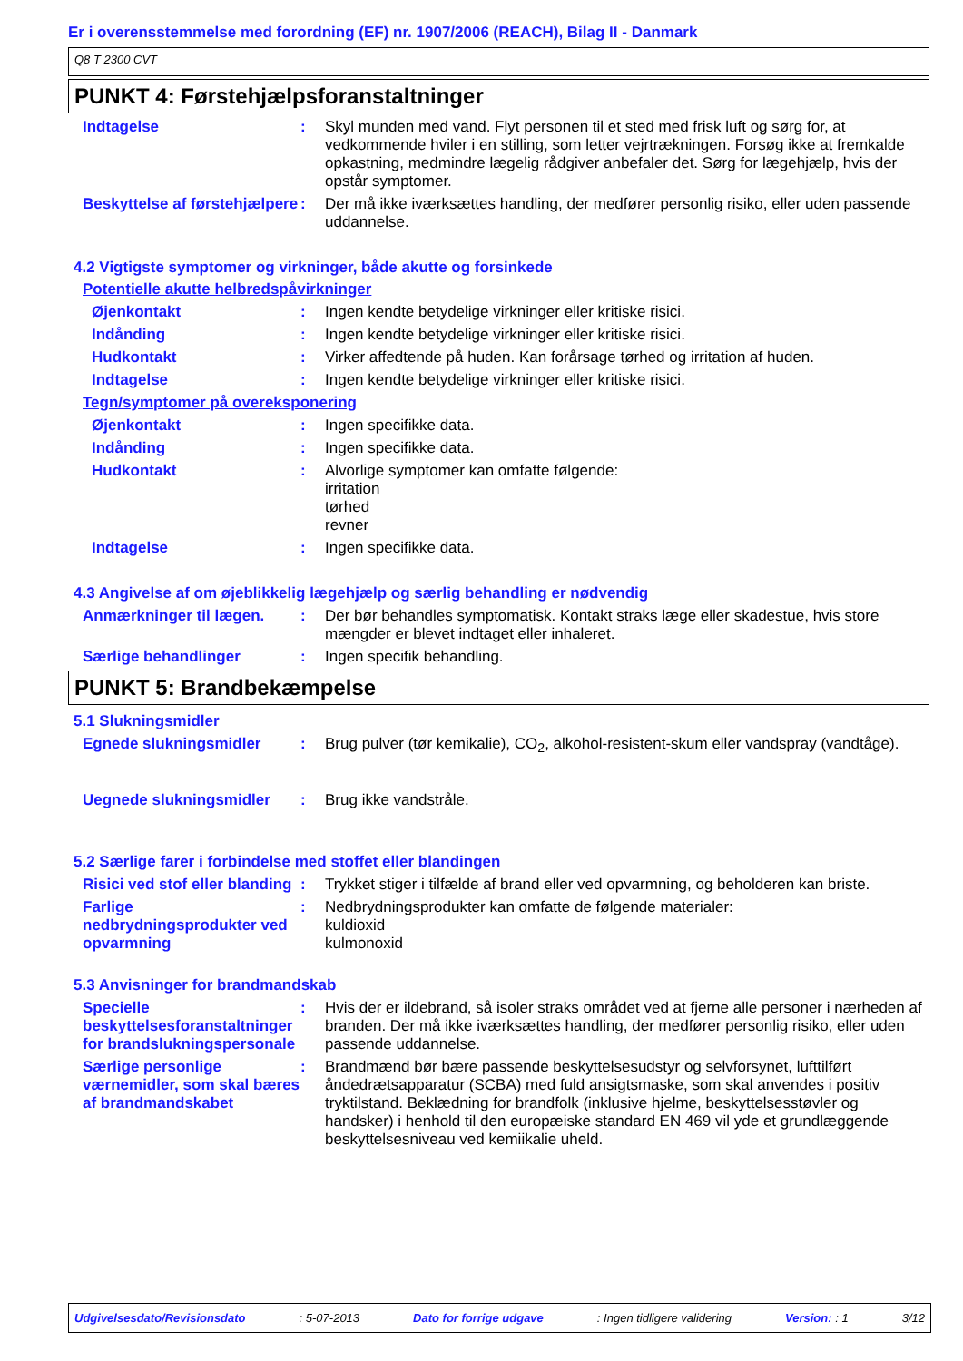Er i overensstemmelse med forordning (EF) nr. 1907/2006 (REACH), Bilag II - Danmark
Q8 T 2300 CVT
PUNKT 4: Førstehjælpsforanstaltninger
Indtagelse : Skyl munden med vand. Flyt personen til et sted med frisk luft og sørg for, at vedkommende hviler i en stilling, som letter vejrtrækningen. Forsøg ikke at fremkalde opkastning, medmindre lægelig rådgiver anbefaler det. Sørg for lægehjælp, hvis der opstår symptomer.
Beskyttelse af førstehjælpere
: Der må ikke iværksættes handling, der medfører personlig risiko, eller uden passende uddannelse.
4.2 Vigtigste symptomer og virkninger, både akutte og forsinkede
Potentielle akutte helbredspåvirkninger
Øjenkontakt : Ingen kendte betydelige virkninger eller kritiske risici.
Indånding : Ingen kendte betydelige virkninger eller kritiske risici.
Hudkontakt : Virker affedtende på huden. Kan forårsage tørhed og irritation af huden.
Indtagelse : Ingen kendte betydelige virkninger eller kritiske risici.
Tegn/symptomer på overeksponering
Øjenkontakt : Ingen specifikke data.
Indånding : Ingen specifikke data.
Hudkontakt : Alvorlige symptomer kan omfatte følgende:
irritation
tørhed
revner
Indtagelse : Ingen specifikke data.
4.3 Angivelse af om øjeblikkelig lægehjælp og særlig behandling er nødvendig
Anmærkninger til lægen. : Der bør behandles symptomatisk. Kontakt straks læge eller skadestue, hvis store mængder er blevet indtaget eller inhaleret.
Særlige behandlinger : Ingen specifik behandling.
PUNKT 5: Brandbekæmpelse
5.1 Slukningsmidler
Egnede slukningsmidler : Brug pulver (tør kemikalie), CO<sub>2</sub>, alkohol-resistent-skum eller vandspray (vandtåge).
Uegnede slukningsmidler : Brug ikke vandstråle.
5.2 Særlige farer i forbindelse med stoffet eller blandingen
Risici ved stof eller blanding
: Trykket stiger i tilfælde af brand eller ved opvarmning, og beholderen kan briste.
Farlige nedbrydningsprodukter ved opvarmning
: Nedbrydningsprodukter kan omfatte de følgende materialer:
kuldioxid
kulmonoxid
5.3 Anvisninger for brandmandskab
Specielle beskyttelsesforanstaltninger for brandslukningspersonale
: Hvis der er ildebrand, så isoler straks området ved at fjerne alle personer i nærheden af branden. Der må ikke iværksættes handling, der medfører personlig risiko, eller uden passende uddannelse.
Særlige personlige værnemidler, som skal bæres af brandmandskabet
: Brandmænd bør bære passende beskyttelsesudstyr og selvforsynet, lufttilført åndedrætsapparatur (SCBA) med fuld ansigtsmaske, som skal anvendes i positiv tryktilstand. Beklædning for brandfolk (inklusive hjelme, beskyttelsesstøvler og handsker) i henhold til den europæiske standard EN 469 vil yde et grundlæggende beskyttelsesniveau ved kemiikalie uheld.
Udgivelsesdato/Revisionsdato : 5-07-2013 Dato for forrige udgave : Ingen tidligere validering Version: : 1 3/12